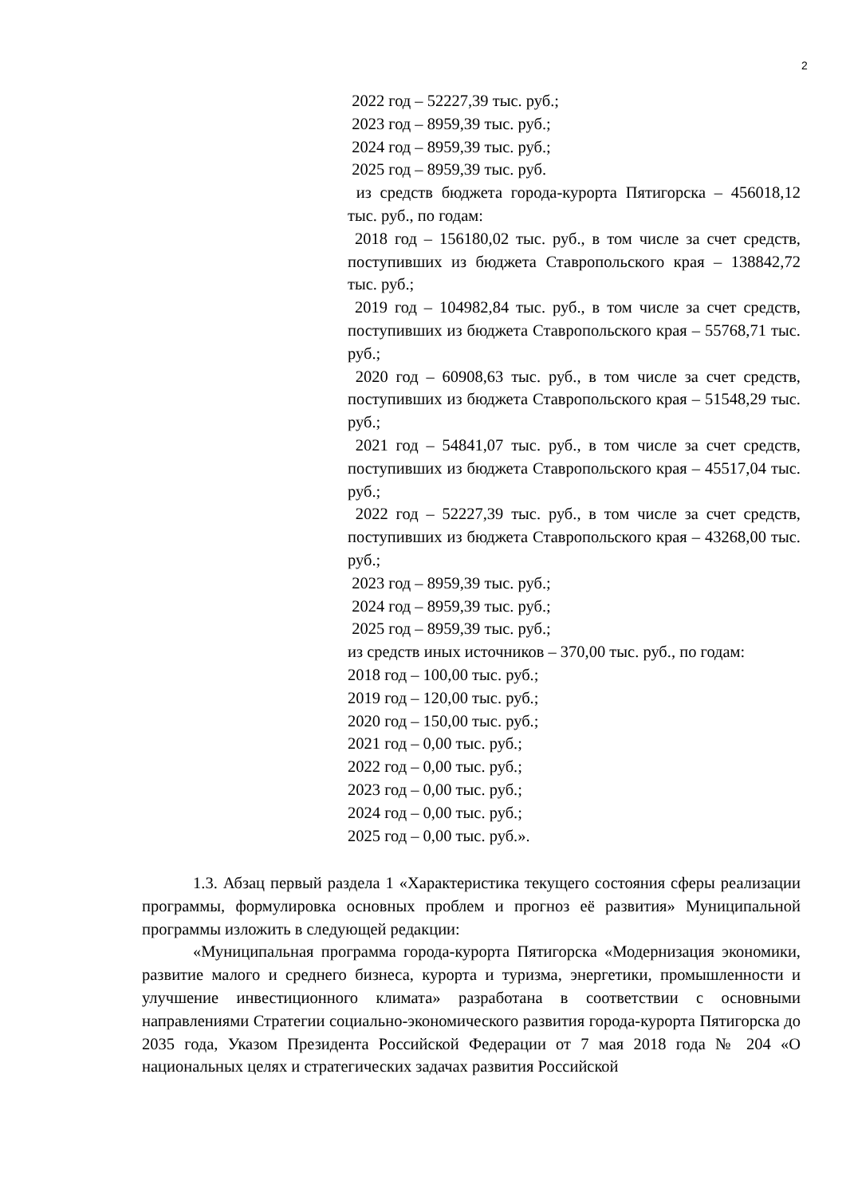2
2022 год – 52227,39 тыс. руб.;
2023 год – 8959,39 тыс. руб.;
2024 год – 8959,39 тыс. руб.;
2025 год – 8959,39 тыс. руб.
из средств бюджета города-курорта Пятигорска – 456018,12 тыс. руб., по годам:
2018 год – 156180,02 тыс. руб., в том числе за счет средств, поступивших из бюджета Ставропольского края – 138842,72 тыс. руб.;
2019 год – 104982,84 тыс. руб., в том числе за счет средств, поступивших из бюджета Ставропольского края – 55768,71 тыс. руб.;
2020 год – 60908,63 тыс. руб., в том числе за счет средств, поступивших из бюджета Ставропольского края – 51548,29 тыс. руб.;
2021 год – 54841,07 тыс. руб., в том числе за счет средств, поступивших из бюджета Ставропольского края – 45517,04 тыс. руб.;
2022 год – 52227,39 тыс. руб., в том числе за счет средств, поступивших из бюджета Ставропольского края – 43268,00 тыс. руб.;
2023 год – 8959,39 тыс. руб.;
2024 год – 8959,39 тыс. руб.;
2025 год – 8959,39 тыс. руб.;
из средств иных источников – 370,00 тыс. руб., по годам:
2018 год – 100,00 тыс. руб.;
2019 год – 120,00 тыс. руб.;
2020 год – 150,00 тыс. руб.;
2021 год – 0,00 тыс. руб.;
2022 год – 0,00 тыс. руб.;
2023 год – 0,00 тыс. руб.;
2024 год – 0,00 тыс. руб.;
2025 год – 0,00 тыс. руб.».
1.3. Абзац первый раздела 1 «Характеристика текущего состояния сферы реализации программы, формулировка основных проблем и прогноз её развития» Муниципальной программы изложить в следующей редакции:
«Муниципальная программа города-курорта Пятигорска «Модернизация экономики, развитие малого и среднего бизнеса, курорта и туризма, энергетики, промышленности и улучшение инвестиционного климата» разработана в соответствии с основными направлениями Стратегии социально-экономического развития города-курорта Пятигорска до 2035 года, Указом Президента Российской Федерации от 7 мая 2018 года № 204 «О национальных целях и стратегических задачах развития Российской